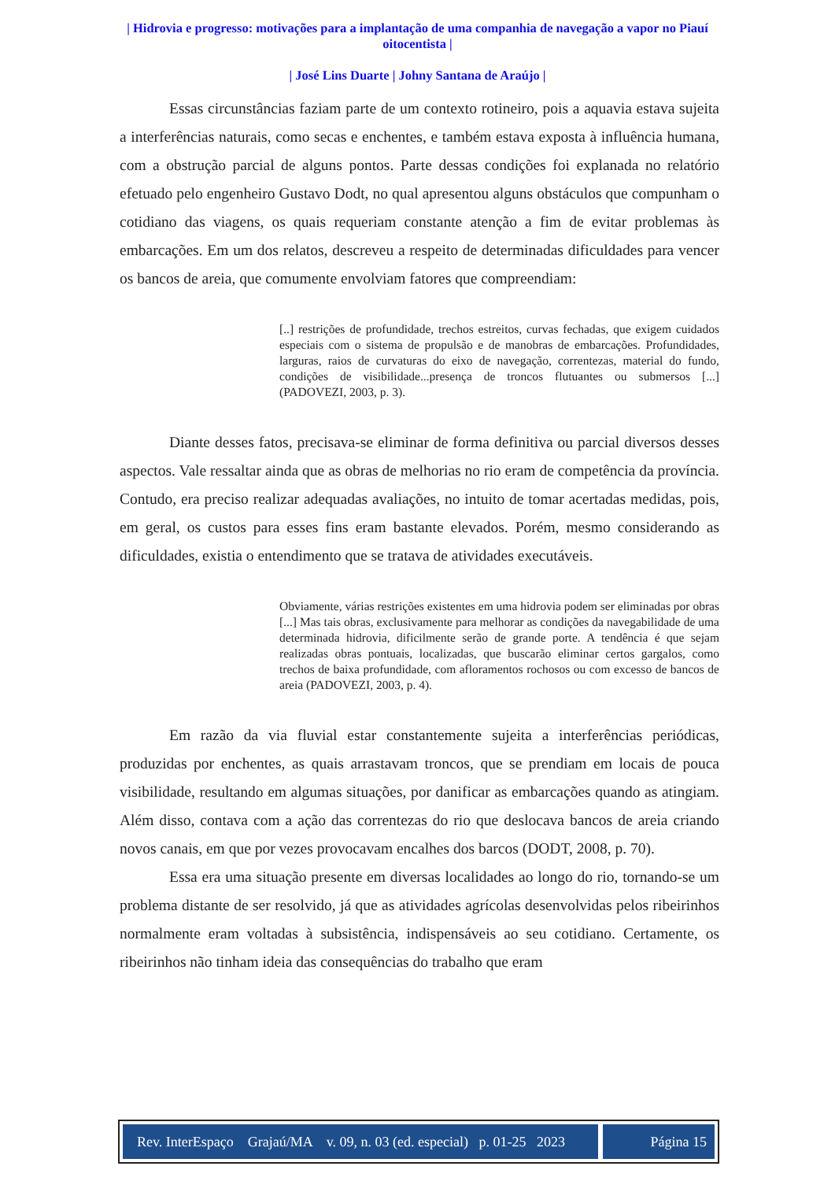| Hidrovia e progresso: motivações para a implantação de uma companhia de navegação a vapor no Piauí oitocentista |
| José Lins Duarte | Johny Santana de Araújo |
Essas circunstâncias faziam parte de um contexto rotineiro, pois a aquavia estava sujeita a interferências naturais, como secas e enchentes, e também estava exposta à influência humana, com a obstrução parcial de alguns pontos. Parte dessas condições foi explanada no relatório efetuado pelo engenheiro Gustavo Dodt, no qual apresentou alguns obstáculos que compunham o cotidiano das viagens, os quais requeriam constante atenção a fim de evitar problemas às embarcações. Em um dos relatos, descreveu a respeito de determinadas dificuldades para vencer os bancos de areia, que comumente envolviam fatores que compreendiam:
[..] restrições de profundidade, trechos estreitos, curvas fechadas, que exigem cuidados especiais com o sistema de propulsão e de manobras de embarcações. Profundidades, larguras, raios de curvaturas do eixo de navegação, correntezas, material do fundo, condições de visibilidade...presença de troncos flutuantes ou submersos [...] (PADOVEZI, 2003, p. 3).
Diante desses fatos, precisava-se eliminar de forma definitiva ou parcial diversos desses aspectos. Vale ressaltar ainda que as obras de melhorias no rio eram de competência da província. Contudo, era preciso realizar adequadas avaliações, no intuito de tomar acertadas medidas, pois, em geral, os custos para esses fins eram bastante elevados. Porém, mesmo considerando as dificuldades, existia o entendimento que se tratava de atividades executáveis.
Obviamente, várias restrições existentes em uma hidrovia podem ser eliminadas por obras [...] Mas tais obras, exclusivamente para melhorar as condições da navegabilidade de uma determinada hidrovia, dificilmente serão de grande porte. A tendência é que sejam realizadas obras pontuais, localizadas, que buscarão eliminar certos gargalos, como trechos de baixa profundidade, com afloramentos rochosos ou com excesso de bancos de areia (PADOVEZI, 2003, p. 4).
Em razão da via fluvial estar constantemente sujeita a interferências periódicas, produzidas por enchentes, as quais arrastavam troncos, que se prendiam em locais de pouca visibilidade, resultando em algumas situações, por danificar as embarcações quando as atingiam. Além disso, contava com a ação das correntezas do rio que deslocava bancos de areia criando novos canais, em que por vezes provocavam encalhes dos barcos (DODT, 2008, p. 70).
Essa era uma situação presente em diversas localidades ao longo do rio, tornando-se um problema distante de ser resolvido, já que as atividades agrícolas desenvolvidas pelos ribeirinhos normalmente eram voltadas à subsistência, indispensáveis ao seu cotidiano. Certamente, os ribeirinhos não tinham ideia das consequências do trabalho que eram
Rev. InterEspaço Grajaú/MA v. 09, n. 03 (ed. especial) p. 01-25 2023
Página 15